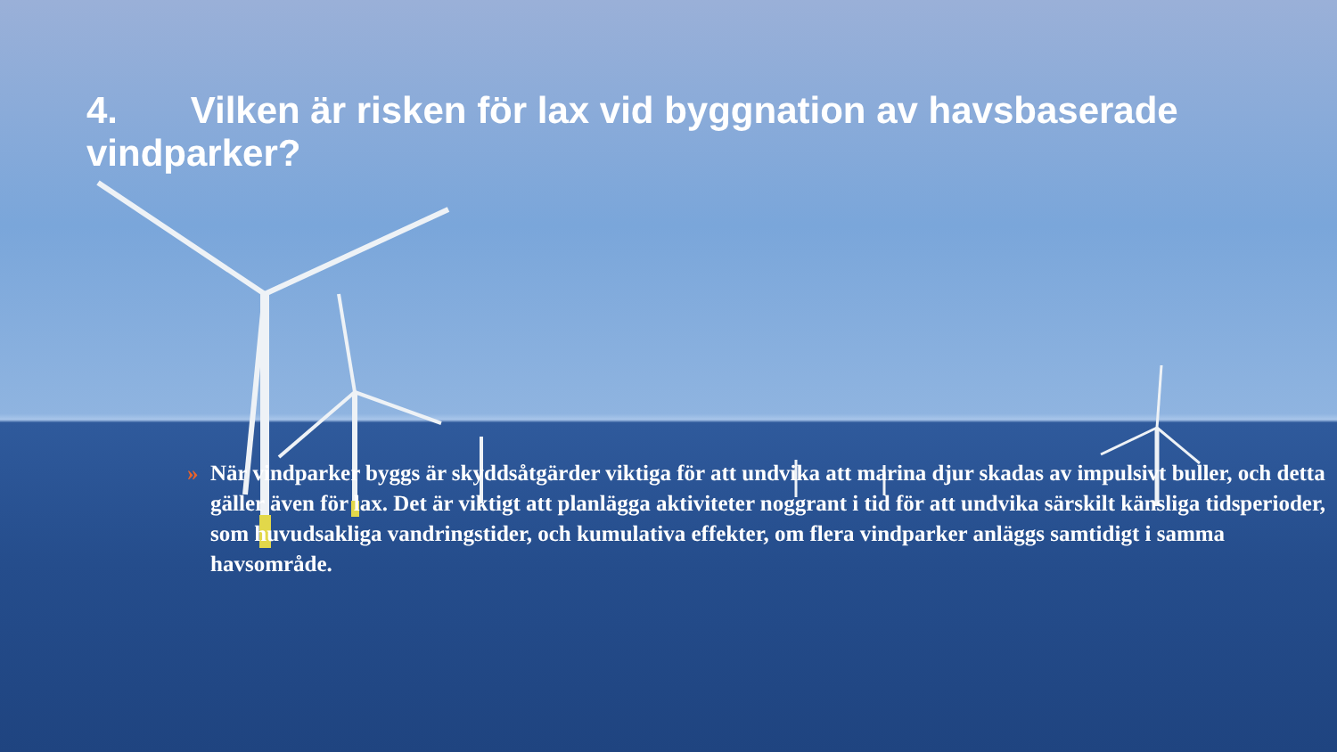4. Vilken är risken för lax vid byggnation av havsbaserade vindparker?
» När vindparker byggs är skyddsåtgärder viktiga för att undvika att marina djur skadas av impulsivt buller, och detta gäller även för lax. Det är viktigt att planlägga aktiviteter noggrant i tid för att undvika särskilt känsliga tidsperioder, som huvudsakliga vandringstider, och kumulativa effekter, om flera vindparker anläggs samtidigt i samma havsområde.